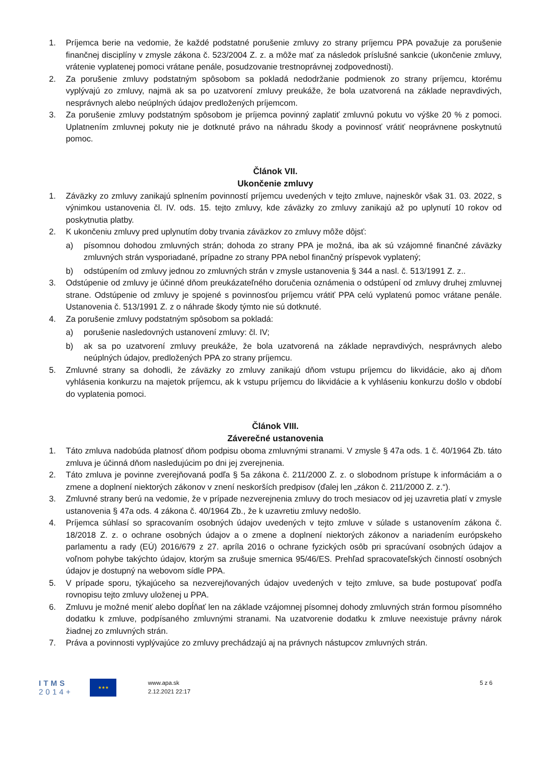1. Príjemca berie na vedomie, že každé podstatné porušenie zmluvy zo strany príjemcu PPA považuje za porušenie finančnej disciplíny v zmysle zákona č. 523/2004 Z. z. a môže mať za následok príslušné sankcie (ukončenie zmluvy, vrátenie vyplatenej pomoci vrátane penále, posudzovanie trestnoprávnej zodpovednosti).
2. Za porušenie zmluvy podstatným spôsobom sa pokladá nedodržanie podmienok zo strany príjemcu, ktorému vyplývajú zo zmluvy, najmä ak sa po uzatvorení zmluvy preukáže, že bola uzatvorená na základe nepravdivých, nesprávnych alebo neúplných údajov predložených príjemcom.
3. Za porušenie zmluvy podstatným spôsobom je príjemca povinný zaplatiť zmluvnú pokutu vo výške 20 % z pomoci. Uplatnením zmluvnej pokuty nie je dotknuté právo na náhradu škody a povinnosť vrátiť neoprávnene poskytnutú pomoc.
Článok VII.
Ukončenie zmluvy
1. Záväzky zo zmluvy zanikajú splnením povinností príjemcu uvedených v tejto zmluve, najneskôr však 31. 03. 2022, s výnimkou ustanovenia čl. IV. ods. 15. tejto zmluvy, kde záväzky zo zmluvy zanikajú až po uplynutí 10 rokov od poskytnutia platby.
2. K ukončeniu zmluvy pred uplynutím doby trvania záväzkov zo zmluvy môže dôjsť:
a) písomnou dohodou zmluvných strán; dohoda zo strany PPA je možná, iba ak sú vzájomné finančné záväzky zmluvných strán vysporiadané, prípadne zo strany PPA nebol finančný príspevok vyplatený;
b) odstúpením od zmluvy jednou zo zmluvných strán v zmysle ustanovenia § 344 a nasl. č. 513/1991 Z. z..
3. Odstúpenie od zmluvy je účinné dňom preukázateľného doručenia oznámenia o odstúpení od zmluvy druhej zmluvnej strane. Odstúpenie od zmluvy je spojené s povinnosťou príjemcu vrátiť PPA celú vyplatenú pomoc vrátane penále. Ustanovenia č. 513/1991 Z. z o náhrade škody týmto nie sú dotknuté.
4. Za porušenie zmluvy podstatným spôsobom sa pokladá:
a) porušenie nasledovných ustanovení zmluvy: čl. IV;
b) ak sa po uzatvorení zmluvy preukáže, že bola uzatvorená na základe nepravdivých, nesprávnych alebo neúplných údajov, predložených PPA zo strany príjemcu.
5. Zmluvné strany sa dohodli, že záväzky zo zmluvy zanikajú dňom vstupu príjemcu do likvidácie, ako aj dňom vyhlásenia konkurzu na majetok príjemcu, ak k vstupu príjemcu do likvidácie a k vyhláseniu konkurzu došlo v období do vyplatenia pomoci.
Článok VIII.
Záverečné ustanovenia
1. Táto zmluva nadobúda platnosť dňom podpisu oboma zmluvnými stranami. V zmysle § 47a ods. 1 č. 40/1964 Zb. táto zmluva je účinná dňom nasledujúcim po dni jej zverejnenia.
2. Táto zmluva je povinne zverejňovaná podľa § 5a zákona č. 211/2000 Z. z. o slobodnom prístupe k informáciám a o zmene a doplnení niektorých zákonov v znení neskorších predpisov (ďalej len „zákon č. 211/2000 Z. z.“).
3. Zmluvné strany berú na vedomie, že v prípade nezverejnenia zmluvy do troch mesiacov od jej uzavretia platí v zmysle ustanovenia § 47a ods. 4 zákona č. 40/1964 Zb., že k uzavretiu zmluvy nedošlo.
4. Príjemca súhlasí so spracovaním osobných údajov uvedených v tejto zmluve v súlade s ustanovením zákona č. 18/2018 Z. z. o ochrane osobných údajov a o zmene a doplnení niektorých zákonov a nariadením európskeho parlamentu a rady (EÚ) 2016/679 z 27. apríla 2016 o ochrane fyzických osôb pri spracúvaní osobných údajov a voľnom pohybe takýchto údajov, ktorým sa zrušuje smernica 95/46/ES. Prehľad spracovateľských činností osobných údajov je dostupný na webovom sídle PPA.
5. V prípade sporu, týkajúceho sa nezverejňovaných údajov uvedených v tejto zmluve, sa bude postupovať podľa rovnopisu tejto zmluvy uloženej u PPA.
6. Zmluvu je možné meniť alebo dopĺňať len na základe vzájomnej písomnej dohody zmluvných strán formou písomného dodatku k zmluve, podpísaného zmluvnými stranami. Na uzatvorenie dodatku k zmluve neexistuje právny nárok žiadnej zo zmluvných strán.
7. Práva a povinnosti vyplývajúce zo zmluvy prechádzajú aj na právnych nástupcov zmluvných strán.
ITMS
2014+
★★★
www.apa.sk
2.12.2021 22:17
5 z 6